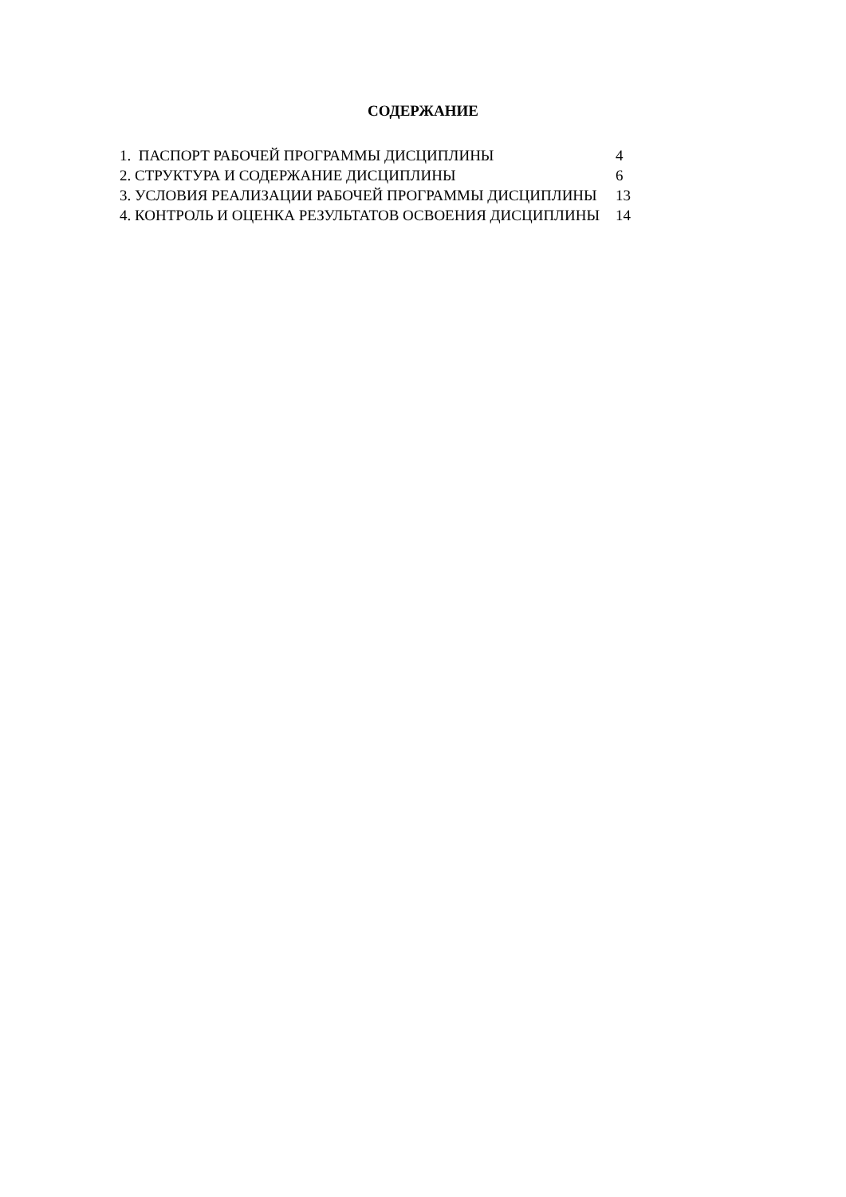СОДЕРЖАНИЕ
| 1. ПАСПОРТ РАБОЧЕЙ ПРОГРАММЫ ДИСЦИПЛИНЫ | 4 |
| 2. СТРУКТУРА И СОДЕРЖАНИЕ ДИСЦИПЛИНЫ | 6 |
| 3. УСЛОВИЯ РЕАЛИЗАЦИИ РАБОЧЕЙ ПРОГРАММЫ ДИСЦИПЛИНЫ | 13 |
| 4. КОНТРОЛЬ И ОЦЕНКА РЕЗУЛЬТАТОВ ОСВОЕНИЯ ДИСЦИПЛИНЫ | 14 |